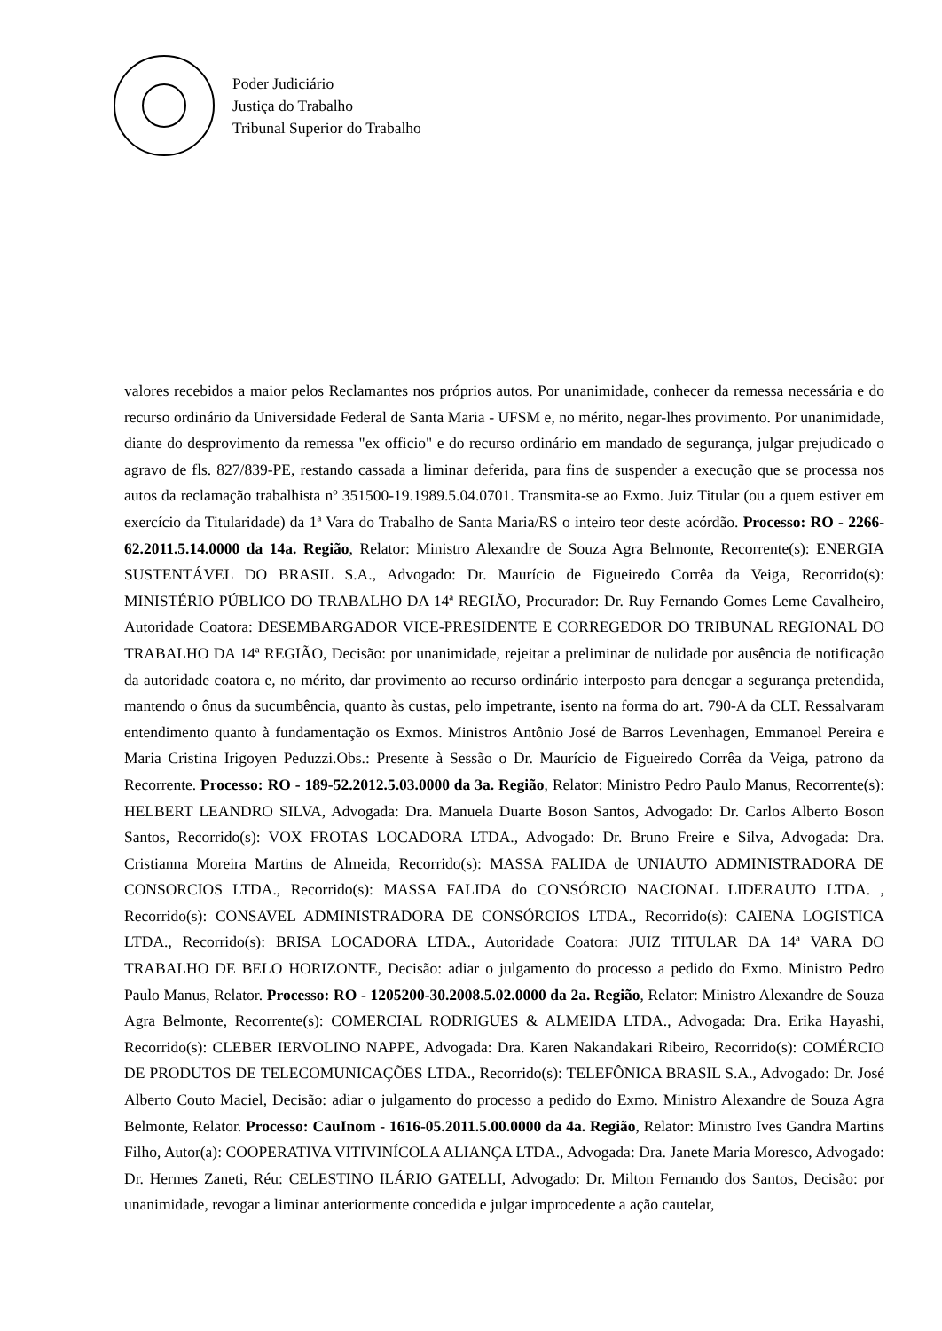Poder Judiciário
Justiça do Trabalho
Tribunal Superior do Trabalho
valores recebidos a maior pelos Reclamantes nos próprios autos. Por unanimidade, conhecer da remessa necessária e do recurso ordinário da Universidade Federal de Santa Maria - UFSM e, no mérito, negar-lhes provimento. Por unanimidade, diante do desprovimento da remessa "ex officio" e do recurso ordinário em mandado de segurança, julgar prejudicado o agravo de fls. 827/839-PE, restando cassada a liminar deferida, para fins de suspender a execução que se processa nos autos da reclamação trabalhista nº 351500-19.1989.5.04.0701. Transmita-se ao Exmo. Juiz Titular (ou a quem estiver em exercício da Titularidade) da 1ª Vara do Trabalho de Santa Maria/RS o inteiro teor deste acórdão. Processo: RO - 2266-62.2011.5.14.0000 da 14a. Região, Relator: Ministro Alexandre de Souza Agra Belmonte, Recorrente(s): ENERGIA SUSTENTÁVEL DO BRASIL S.A., Advogado: Dr. Maurício de Figueiredo Corrêa da Veiga, Recorrido(s): MINISTÉRIO PÚBLICO DO TRABALHO DA 14ª REGIÃO, Procurador: Dr. Ruy Fernando Gomes Leme Cavalheiro, Autoridade Coatora: DESEMBARGADOR VICE-PRESIDENTE E CORREGEDOR DO TRIBUNAL REGIONAL DO TRABALHO DA 14ª REGIÃO, Decisão: por unanimidade, rejeitar a preliminar de nulidade por ausência de notificação da autoridade coatora e, no mérito, dar provimento ao recurso ordinário interposto para denegar a segurança pretendida, mantendo o ônus da sucumbência, quanto às custas, pelo impetrante, isento na forma do art. 790-A da CLT. Ressalvaram entendimento quanto à fundamentação os Exmos. Ministros Antônio José de Barros Levenhagen, Emmanoel Pereira e Maria Cristina Irigoyen Peduzzi.Obs.: Presente à Sessão o Dr. Maurício de Figueiredo Corrêa da Veiga, patrono da Recorrente. Processo: RO - 189-52.2012.5.03.0000 da 3a. Região, Relator: Ministro Pedro Paulo Manus, Recorrente(s): HELBERT LEANDRO SILVA, Advogada: Dra. Manuela Duarte Boson Santos, Advogado: Dr. Carlos Alberto Boson Santos, Recorrido(s): VOX FROTAS LOCADORA LTDA., Advogado: Dr. Bruno Freire e Silva, Advogada: Dra. Cristianna Moreira Martins de Almeida, Recorrido(s): MASSA FALIDA de UNIAUTO ADMINISTRADORA DE CONSORCIOS LTDA., Recorrido(s): MASSA FALIDA do CONSÓRCIO NACIONAL LIDERAUTO LTDA. , Recorrido(s): CONSAVEL ADMINISTRADORA DE CONSÓRCIOS LTDA., Recorrido(s): CAIENA LOGISTICA LTDA., Recorrido(s): BRISA LOCADORA LTDA., Autoridade Coatora: JUIZ TITULAR DA 14ª VARA DO TRABALHO DE BELO HORIZONTE, Decisão: adiar o julgamento do processo a pedido do Exmo. Ministro Pedro Paulo Manus, Relator. Processo: RO - 1205200-30.2008.5.02.0000 da 2a. Região, Relator: Ministro Alexandre de Souza Agra Belmonte, Recorrente(s): COMERCIAL RODRIGUES & ALMEIDA LTDA., Advogada: Dra. Erika Hayashi, Recorrido(s): CLEBER IERVOLINO NAPPE, Advogada: Dra. Karen Nakandakari Ribeiro, Recorrido(s): COMÉRCIO DE PRODUTOS DE TELECOMUNICAÇÕES LTDA., Recorrido(s): TELEFÔNICA BRASIL S.A., Advogado: Dr. José Alberto Couto Maciel, Decisão: adiar o julgamento do processo a pedido do Exmo. Ministro Alexandre de Souza Agra Belmonte, Relator. Processo: CauInom - 1616-05.2011.5.00.0000 da 4a. Região, Relator: Ministro Ives Gandra Martins Filho, Autor(a): COOPERATIVA VITIVINÍCOLA ALIANÇA LTDA., Advogada: Dra. Janete Maria Moresco, Advogado: Dr. Hermes Zaneti, Réu: CELESTINO ILÁRIO GATELLI, Advogado: Dr. Milton Fernando dos Santos, Decisão: por unanimidade, revogar a liminar anteriormente concedida e julgar improcedente a ação cautelar,